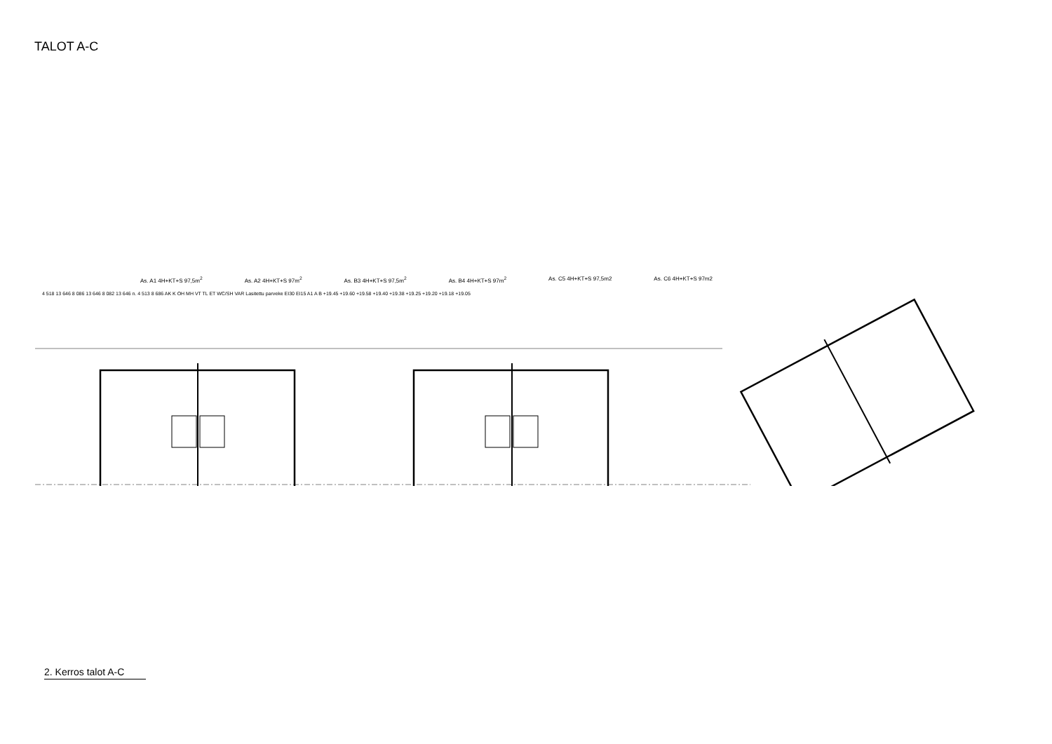TALOT A-C
As. A1 4H+KT+S 97,5m<sup>2</sup> As. A2 4H+KT+S 97m<sup>2</sup> As. B3 4H+KT+S 97,5m<sup>2</sup> As. B4 4H+KT+S 97m<sup>2</sup> As. C5 4H+KT+S 97,5m2 As. C6 4H+KT+S 97m2
4 518 13 646 8 086 13 646 8 082 13 646 n. 4 513 8 686 AK K OH MH VT TL ET WC/SH VAR Lasitettu parveke EI30 EI15 A1 A B +19.45 +19.60 +19.58 +19.40 +19.38 +19.25 +19.20 +19.18 +19.05
2. Kerros talot A-C